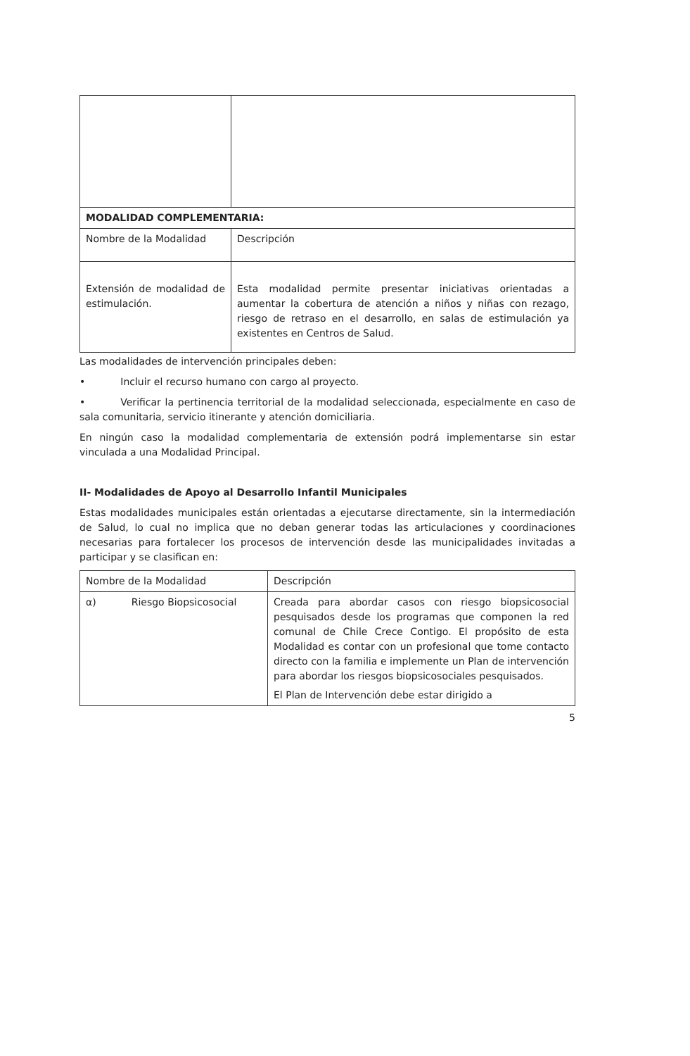| MODALIDAD COMPLEMENTARIA: | |
| Nombre de la Modalidad | Descripción |
| Extensión de modalidad de estimulación. | Esta modalidad permite presentar iniciativas orientadas a aumentar la cobertura de atención a niños y niñas con rezago, riesgo de retraso en el desarrollo, en salas de estimulación ya existentes en Centros de Salud. |
Las modalidades de intervención principales deben:
• Incluir el recurso humano con cargo al proyecto.
• Verificar la pertinencia territorial de la modalidad seleccionada, especialmente en caso de sala comunitaria, servicio itinerante y atención domiciliaria.
En ningún caso la modalidad complementaria de extensión podrá implementarse sin estar vinculada a una Modalidad Principal.
II- Modalidades de Apoyo al Desarrollo Infantil Municipales
Estas modalidades municipales están orientadas a ejecutarse directamente, sin la intermediación de Salud, lo cual no implica que no deban generar todas las articulaciones y coordinaciones necesarias para fortalecer los procesos de intervención desde las municipalidades invitadas a participar y se clasifican en:
| Nombre de la Modalidad | Descripción |
| α) Riesgo Biopsicosocial | Creada para abordar casos con riesgo biopsicosocial pesquisados desde los programas que componen la red comunal de Chile Crece Contigo. El propósito de esta Modalidad es contar con un profesional que tome contacto directo con la familia e implemente un Plan de intervención para abordar los riesgos biopsicosociales pesquisados. El Plan de Intervención debe estar dirigido a |
5